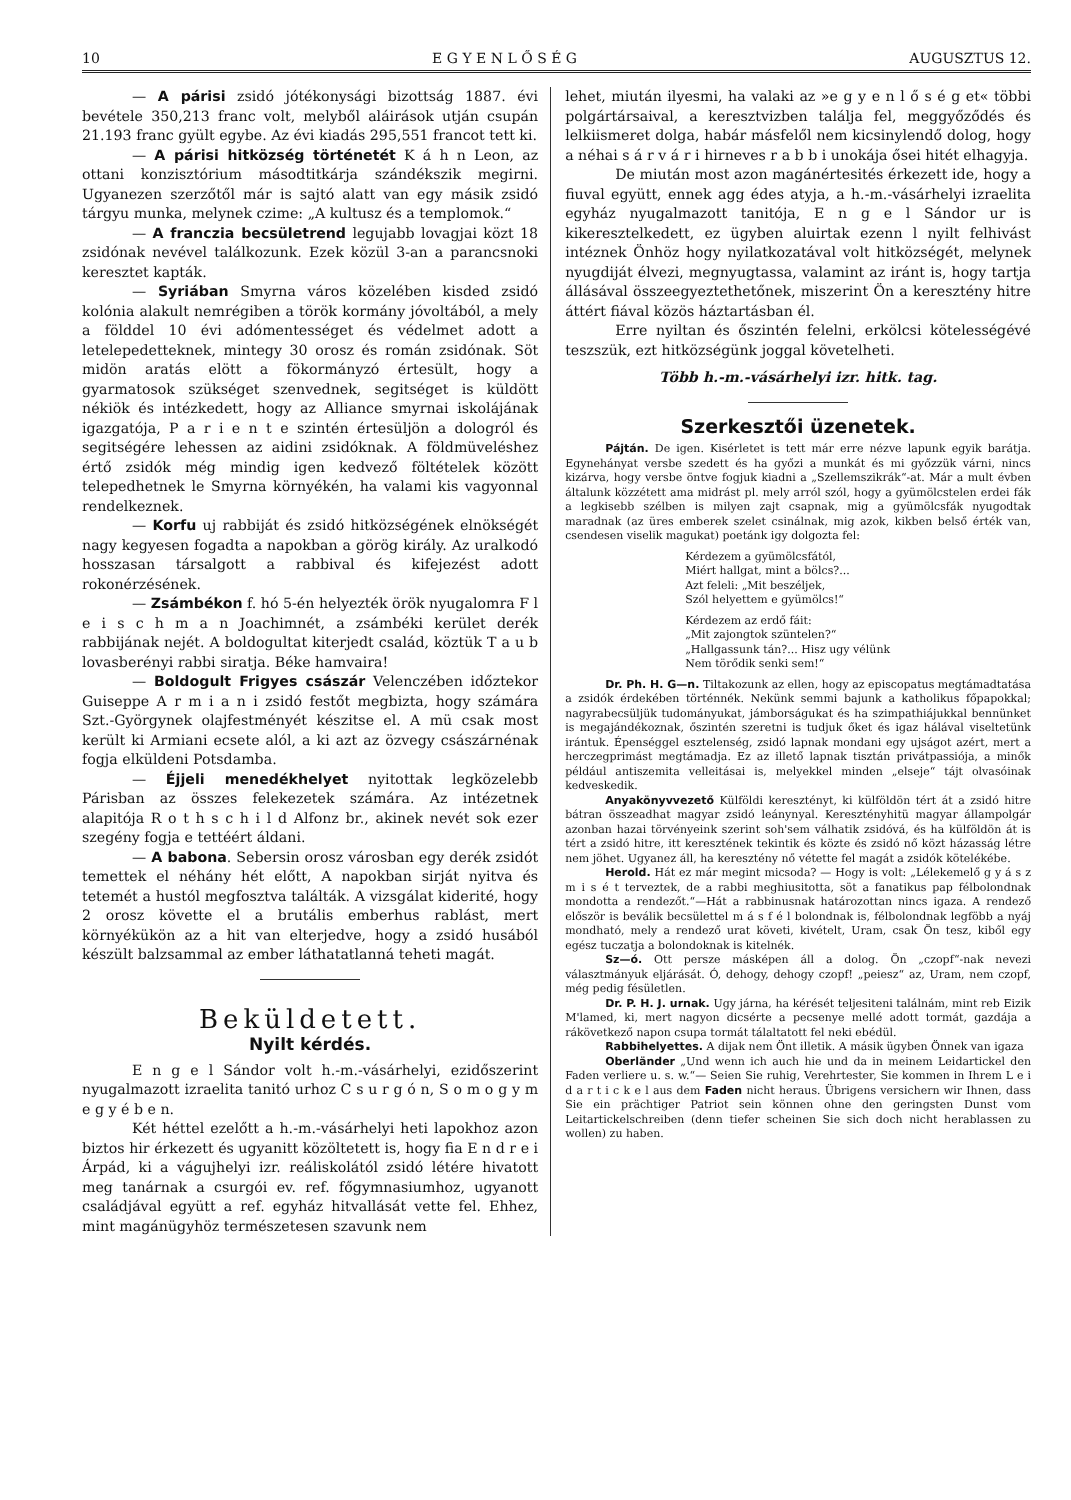10 E G Y E N L Ő S É G AUGUSZTUS 12.
— A párisi zsidó jótékonysági bizottság 1887. évi bevétele 350,213 franc volt, melyből aláirások utján csupán 21.193 franc gyült egybe. Az évi kiadás 295,551 francot tett ki.
— A párisi hitközség történetét K á h n Leon, az ottani konzisztórium másodtitkárja szándékszik megirni. Ugyanezen szerzőtől már is sajtó alatt van egy másik zsidó tárgyu munka, melynek czime: „A kultusz és a templomok.“
— A franczia becsületrend legujabb lovagjai közt 18 zsidónak nevével találkozunk. Ezek közül 3-an a parancsnoki keresztet kapták.
— Syriában Smyrna város közelében kisded zsidó kolónia alakult nemrégiben a török kormány jóvoltából, a mely a földdel 10 évi adómentességet és védelmet adott a letelepedetteknek, mintegy 30 orosz és román zsidónak. Söt midön aratás elött a fökormányzó értesült, hogy a gyarmatosok szükséget szenvednek, segitséget is küldött nékiök és intézkedett, hogy az Alliance smyrnai iskolájának igazgatója, P a r i e n t e szintén értesüljön a dologról és segitségére lehessen az aidini zsidóknak. A földmüveléshez értő zsidók még mindig igen kedvező föltételek között telepedhetnek le Smyrna környékén, ha valami kis vagyonnal rendelkeznek.
— Korfu uj rabbiját és zsidó hitközségének elnökségét nagy kegyesen fogadta a napokban a görög király. Az uralkodó hosszasan társalgott a rabbival és kifejezést adott rokonérzésének.
— Zsámbékon f. hó 5-én helyezték örök nyugalomra F l e i s c h m a n Joachimnét, a zsámbéki kerület derék rabbijának nejét. A boldogultat kiterjedt család, köztük T a u b lovasberényi rabbi siratja. Béke hamvaira!
— Boldogult Frigyes császár Velenczében időztekor Guiseppe A r m i a n i zsidó festőt megbizta, hogy számára Szt.-Györgynek olajfestményét készitse el. A mü csak most került ki Armiani ecsete alól, a ki azt az özvegy császárnénak fogja elküldeni Potsdamba.
— Éjjeli menedékhelyet nyitottak legközelebb Párisban az összes felekezetek számára. Az intézetnek alapitója R o t h s c h i l d Alfonz br., akinek nevét sok ezer szegény fogja e tettéért áldani.
— A babona. Sebersin orosz városban egy derék zsidót temettek el néhány hét előtt, A napokban sirját nyitva és tetemét a hustól megfosztva találták. A vizsgálat kiderité, hogy 2 orosz követte el a brutális emberhus rablást, mert környékükön az a hit van elterjedve, hogy a zsidó husából készült balzsammal az ember láthatatlanná teheti magát.
Beküldetett.
Nyilt kérdés.
E n g e l Sándor volt h.-m.-vásárhelyi, ezidőszerint nyugalmazott izraelita tanitó urhoz C s u r g ó n, S o m o g y m e g y é b e n.
Két héttel ezelőtt a h.-m.-vásárhelyi heti lapokhoz azon biztos hir érkezett és ugyanitt közöltetett is, hogy fia E n d r e i Árpád, ki a vágujhelyi izr. reáliskolától zsidó létére hivatott meg tanárnak a csurgói ev. ref. főgymnasiumhoz, ugyanott családjával együtt a ref. egyház hitvallását vette fel. Ehhez, mint magánügyhöz természetesen szavunk nem
lehet, miután ilyesmi, ha valaki az »e g y e n l ő s é g et« többi polgártársaival, a keresztvizben találja fel, meggyőződés és lelkiismeret dolga, habár másfelől nem kicsinylendő dolog, hogy a néhai s á r v á r i hirneves r a b b i unokája ősei hitét elhagyja.
De miután most azon magánértesités érkezett ide, hogy a fiuval együtt, ennek agg édes atyja, a h.-m.-vásárhelyi izraelita egyház nyugalmazott tanitója, E n g e l Sándor ur is kikeresztelkedett, ez ügyben aluirtak ezenn l nyilt felhivást intéznek Önhöz hogy nyilatkozatával volt hitközségét, melynek nyugdiját élvezi, megnyugtassa, valamint az iránt is, hogy tartja állásával összeegyeztethetőnek, miszerint Ön a keresztény hitre áttért fiával közös háztartásban él.
Erre nyiltan és őszintén felelni, erkölcsi kötelességévé teszszük, ezt hitközségünk joggal követelheti.
Több h.-m.-vásárhelyi izr. hitk. tag.
Szerkesztői üzenetek.
Pájtán. De igen. Kisérletet is tett már erre nézve lapunk egyik barátja. Egynehányat versbe szedett és ha győzi a munkát és mi győzzük várni, nincs kizárva, hogy versbe öntve fogjuk kiadni a „Szellemszikrák“-at. Már a mult évben általunk közzétett ama midrást pl. mely arról szól, hogy a gyümölcstelen erdei fák a legkisebb szélben is milyen zajt csapnak, mig a gyümölcsfák nyugodtak maradnak (az üres emberek szelet csinálnak, mig azok, kikben belső érték van, csendesen viselik magukat) poetánk igy dolgozta fel:
Kérdezem a gyümölcsfától,
Miért hallgat, mint a bölcs?...
Azt feleli: „Mit beszéljek,
Szól helyettem e gyümölcs!“
Kérdezem az erdő fáit:
„Mit zajongtok szüntelen?“
„Hallgassunk tán?... Hisz ugy vélünk
Nem törődik senki sem!“
Dr. Ph. H. G—n. Tiltakozunk az ellen, hogy az episcopatus megtámadtatása a zsidók érdekében történnék. Nekünk semmi bajunk a katholikus főpapokkal; nagyrabecsüljük tudományukat, jámborságukat és ha szimpathiájukkal bennünket is megajándékoznak, őszintén szeretni is tudjuk őket és igaz hálával viseltetünk irántuk. Épenséggel esztelenség, zsidó lapnak mondani egy ujságot azért, mert a herczegprimást megtámadja. Ez az illető lapnak tisztán privátpassiója, a minők például antiszemita velleitásai is, melyekkel minden „elseje“ tájt olvasóinak kedveskedik.
Anyakönyvvezető Külföldi keresztényt, ki külföldön tért át a zsidó hitre bátran összeadhat magyar zsidó leánynyal. Keresztényhitü magyar állampolgár azonban hazai törvényeink szerint soh'sem válhatik zsidóvá, és ha külföldön át is tért a zsidó hitre, itt keresztének tekintik és közte és zsidó nő közt házasság létre nem jöhet. Ugyanez áll, ha keresztény nő vétette fel magát a zsidók kötelékébe.
Herold. Hát ez már megint micsoda? — Hogy is volt: „Lélekemelő g y á s z m i s é t terveztek, de a rabbi meghiusitotta, söt a fanatikus pap félbolondnak mondotta a rendezőt.“—Hát a rabbinusnak határozottan nincs igaza. A rendező először is beválik becsülettel m á s f é l bolondnak is, félbolondnak legföbb a nyáj mondható, mely a rendező urat követi, kivételt, Uram, csak Ön tesz, kiből egy egész tuczatja a bolondoknak is kitelnék.
Sz—ó. Ott persze másképen áll a dolog. Ön „czopf“-nak nevezi választmányuk eljárását. Ó, dehogy, dehogy czopf! „peiesz“ az, Uram, nem czopf, még pedig fésületlen.
Dr. P. H. J. urnak. Ugy járna, ha kérését teljesiteni találnám, mint reb Eizik M'lamed, ki, mert nagyon dicsérte a pecsenye mellé adott tormát, gazdája a rákövetkező napon csupa tormát tálaltatott fel neki ebédül.
Rabbihelyettes. A dijak nem Önt illetik. A másik ügyben Önnek van igaza
Oberländer „Und wenn ich auch hie und da in meinem Leidartickel den Faden verliere u. s. w.“— Seien Sie ruhig, Verehrtester, Sie kommen in Ihrem L e i d a r t i c k e l aus dem Faden nicht heraus. Übrigens versichern wir Ihnen, dass Sie ein prächtiger Patriot sein können ohne den geringsten Dunst vom Leitartickelschreiben (denn tiefer scheinen Sie sich doch nicht herablassen zu wollen) zu haben.